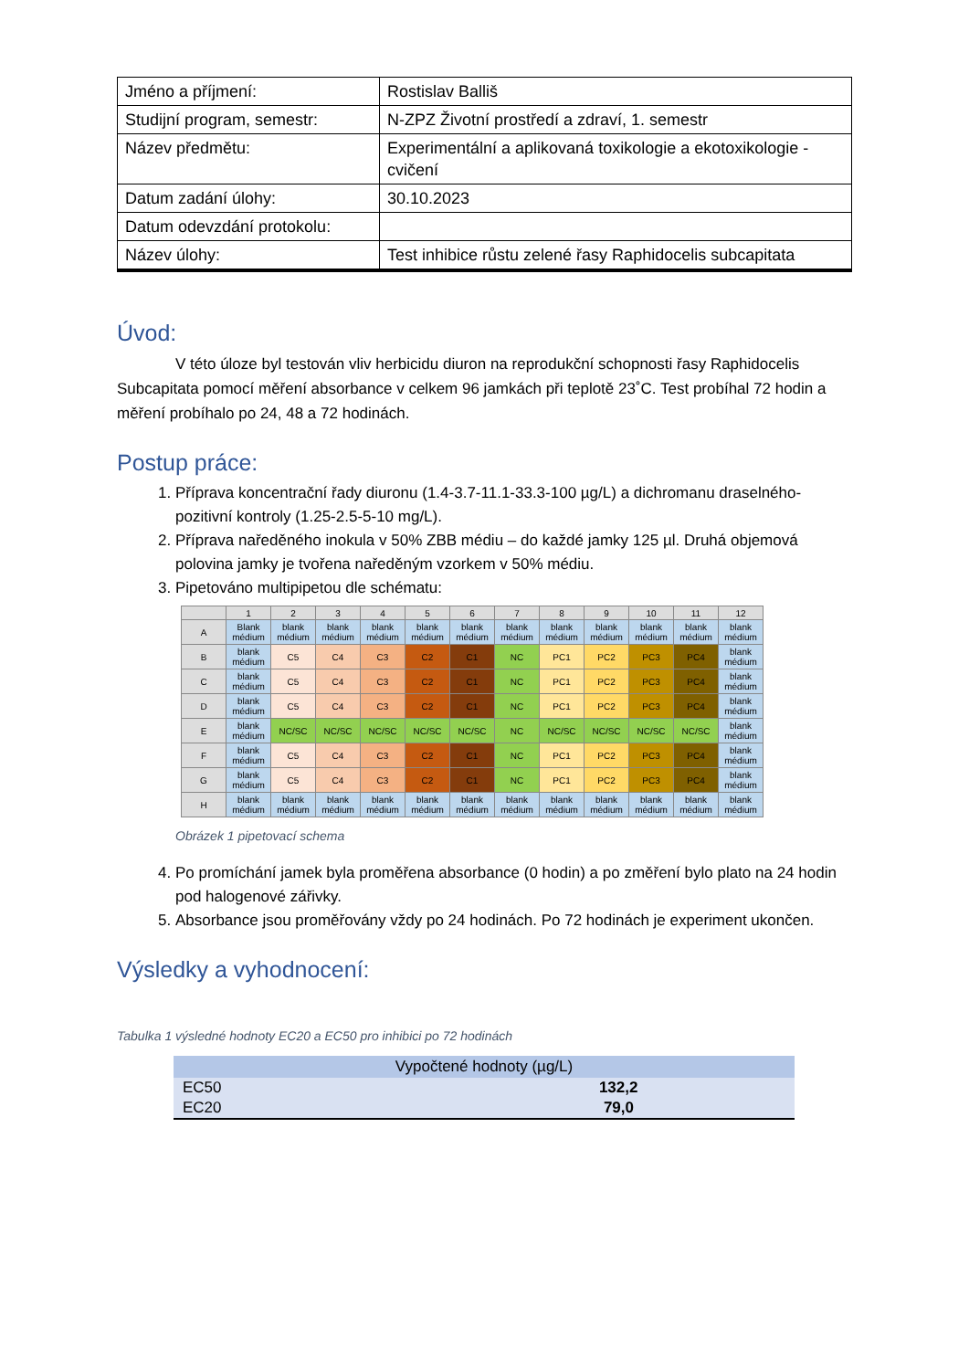| Jméno a příjmení: | Rostislav Balliš |
| Studijní program, semestr: | N-ZPZ Životní prostředí a zdraví, 1. semestr |
| Název předmětu: | Experimentální a aplikovaná toxikologie a ekotoxikologie - cvičení |
| Datum zadání úlohy: | 30.10.2023 |
| Datum odevzdání protokolu: | |
| Název úlohy: | Test inhibice růstu zelené řasy Raphidocelis subcapitata |
Úvod:
V této úloze byl testován vliv herbicidu diuron na reprodukční schopnosti řasy Raphidocelis Subcapitata pomocí měření absorbance v celkem 96 jamkách při teplotě 23˚C. Test probíhal 72 hodin a měření probíhalo po 24, 48 a 72 hodinách.
Postup práce:
1. Příprava koncentrační řady diuronu (1.4-3.7-11.1-33.3-100 µg/L) a dichromanu draselného- pozitivní kontroly (1.25-2.5-5-10 mg/L).
2. Příprava naředěného inokula v 50% ZBB médiu – do každé jamky 125 µl. Druhá objemová polovina jamky je tvořena naředěným vzorkem v 50% médiu.
3. Pipetováno multipipetou dle schématu:
| | 1 | 2 | 3 | 4 | 5 | 6 | 7 | 8 | 9 | 10 | 11 | 12 |
| --- | --- | --- | --- | --- | --- | --- | --- | --- | --- | --- | --- | --- |
| A | Blank médium | blank médium | blank médium | blank médium | blank médium | blank médium | blank médium | blank médium | blank médium | blank médium | blank médium | blank médium |
| B | blank médium | C5 | C4 | C3 | C2 | C1 | NC | PC1 | PC2 | PC3 | PC4 | blank médium |
| C | blank médium | C5 | C4 | C3 | C2 | C1 | NC | PC1 | PC2 | PC3 | PC4 | blank médium |
| D | blank médium | C5 | C4 | C3 | C2 | C1 | NC | PC1 | PC2 | PC3 | PC4 | blank médium |
| E | blank médium | NC/SC | NC/SC | NC/SC | NC/SC | NC/SC | NC | NC/SC | NC/SC | NC/SC | NC/SC | blank médium |
| F | blank médium | C5 | C4 | C3 | C2 | C1 | NC | PC1 | PC2 | PC3 | PC4 | blank médium |
| G | blank médium | C5 | C4 | C3 | C2 | C1 | NC | PC1 | PC2 | PC3 | PC4 | blank médium |
| H | blank médium | blank médium | blank médium | blank médium | blank médium | blank médium | blank médium | blank médium | blank médium | blank médium | blank médium | blank médium |
Obrázek 1 pipetovací schema
4. Po promíchání jamek byla proměřena absorbance (0 hodin) a po změření bylo plato na 24 hodin pod halogenové zářivky.
5. Absorbance jsou proměřovány vždy po 24 hodinách. Po 72 hodinách je experiment ukončen.
Výsledky a vyhodnocení:
Tabulka 1 výsledné hodnoty EC20 a EC50 pro inhibici po 72 hodinách
| Vypočtené hodnoty (µg/L) | |
| --- | --- |
| EC50 | 132,2 |
| EC20 | 79,0 |